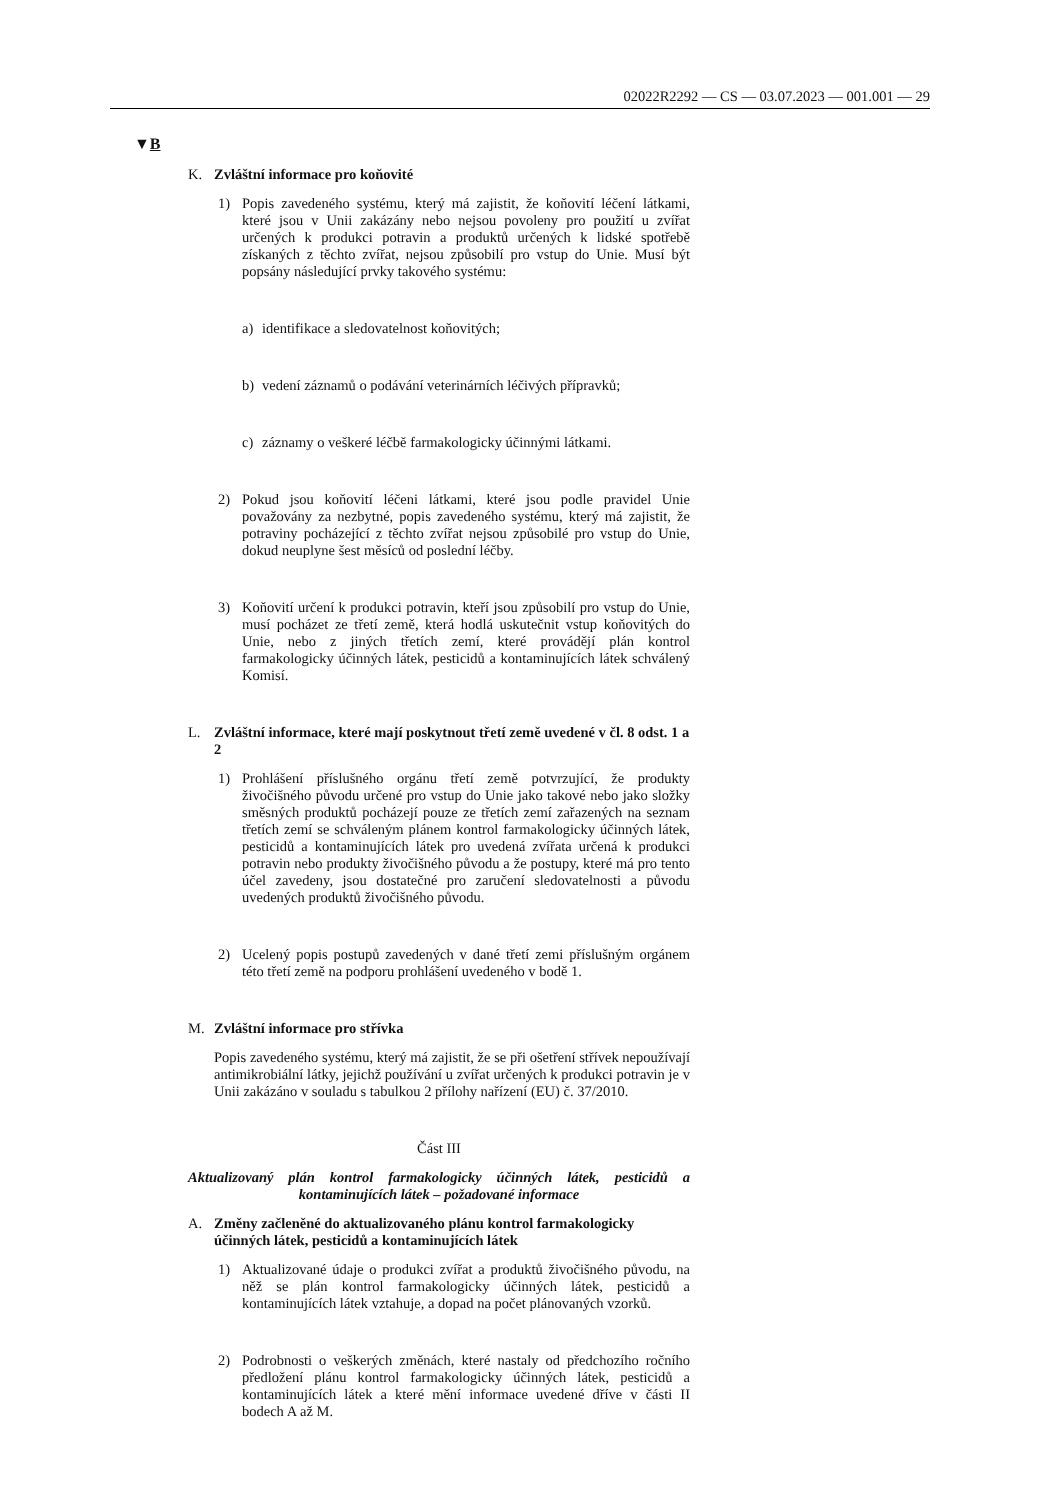02022R2292 — CS — 03.07.2023 — 001.001 — 29
▼B
K. Zvláštní informace pro koňovité
1) Popis zavedeného systému, který má zajistit, že koňovití léčení látkami, které jsou v Unii zakázány nebo nejsou povoleny pro použití u zvířat určených k produkci potravin a produktů určených k lidské spotřebě získaných z těchto zvířat, nejsou způsobilí pro vstup do Unie. Musí být popsány následující prvky takového systému:
a) identifikace a sledovatelnost koňovitých;
b) vedení záznamů o podávání veterinárních léčivých přípravků;
c) záznamy o veškeré léčbě farmakologicky účinnými látkami.
2) Pokud jsou koňovití léčeni látkami, které jsou podle pravidel Unie považovány za nezbytné, popis zavedeného systému, který má zajistit, že potraviny pocházející z těchto zvířat nejsou způsobilé pro vstup do Unie, dokud neuplyne šest měsíců od poslední léčby.
3) Koňovití určení k produkci potravin, kteří jsou způsobilí pro vstup do Unie, musí pocházet ze třetí země, která hodlá uskutečnit vstup koňovitých do Unie, nebo z jiných třetích zemí, které provádějí plán kontrol farmakologicky účinných látek, pesticidů a kontaminujících látek schválený Komisí.
L. Zvláštní informace, které mají poskytnout třetí země uvedené v čl. 8 odst. 1 a 2
1) Prohlášení příslušného orgánu třetí země potvrzující, že produkty živočišného původu určené pro vstup do Unie jako takové nebo jako složky směsných produktů pocházejí pouze ze třetích zemí zařazených na seznam třetích zemí se schváleným plánem kontrol farmakologicky účinných látek, pesticidů a kontaminujících látek pro uvedená zvířata určená k produkci potravin nebo produkty živočišného původu a že postupy, které má pro tento účel zavedeny, jsou dostatečné pro zaručení sledovatelnosti a původu uvedených produktů živočišného původu.
2) Ucelený popis postupů zavedených v dané třetí zemi příslušným orgánem této třetí země na podporu prohlášení uvedeného v bodě 1.
M. Zvláštní informace pro střívka
Popis zavedeného systému, který má zajistit, že se při ošetření střívek nepoužívají antimikrobiální látky, jejichž používání u zvířat určených k produkci potravin je v Unii zakázáno v souladu s tabulkou 2 přílohy nařízení (EU) č. 37/2010.
Část III
Aktualizovaný plán kontrol farmakologicky účinných látek, pesticidů a kontaminujících látek – požadované informace
A. Změny začleněné do aktualizovaného plánu kontrol farmakologicky účinných látek, pesticidů a kontaminujících látek
1) Aktualizované údaje o produkci zvířat a produktů živočišného původu, na něž se plán kontrol farmakologicky účinných látek, pesticidů a kontaminujících látek vztahuje, a dopad na počet plánovaných vzorků.
2) Podrobnosti o veškerých změnách, které nastaly od předchozího ročního předložení plánu kontrol farmakologicky účinných látek, pesticidů a kontaminujících látek a které mění informace uvedené dříve v části II bodech A až M.